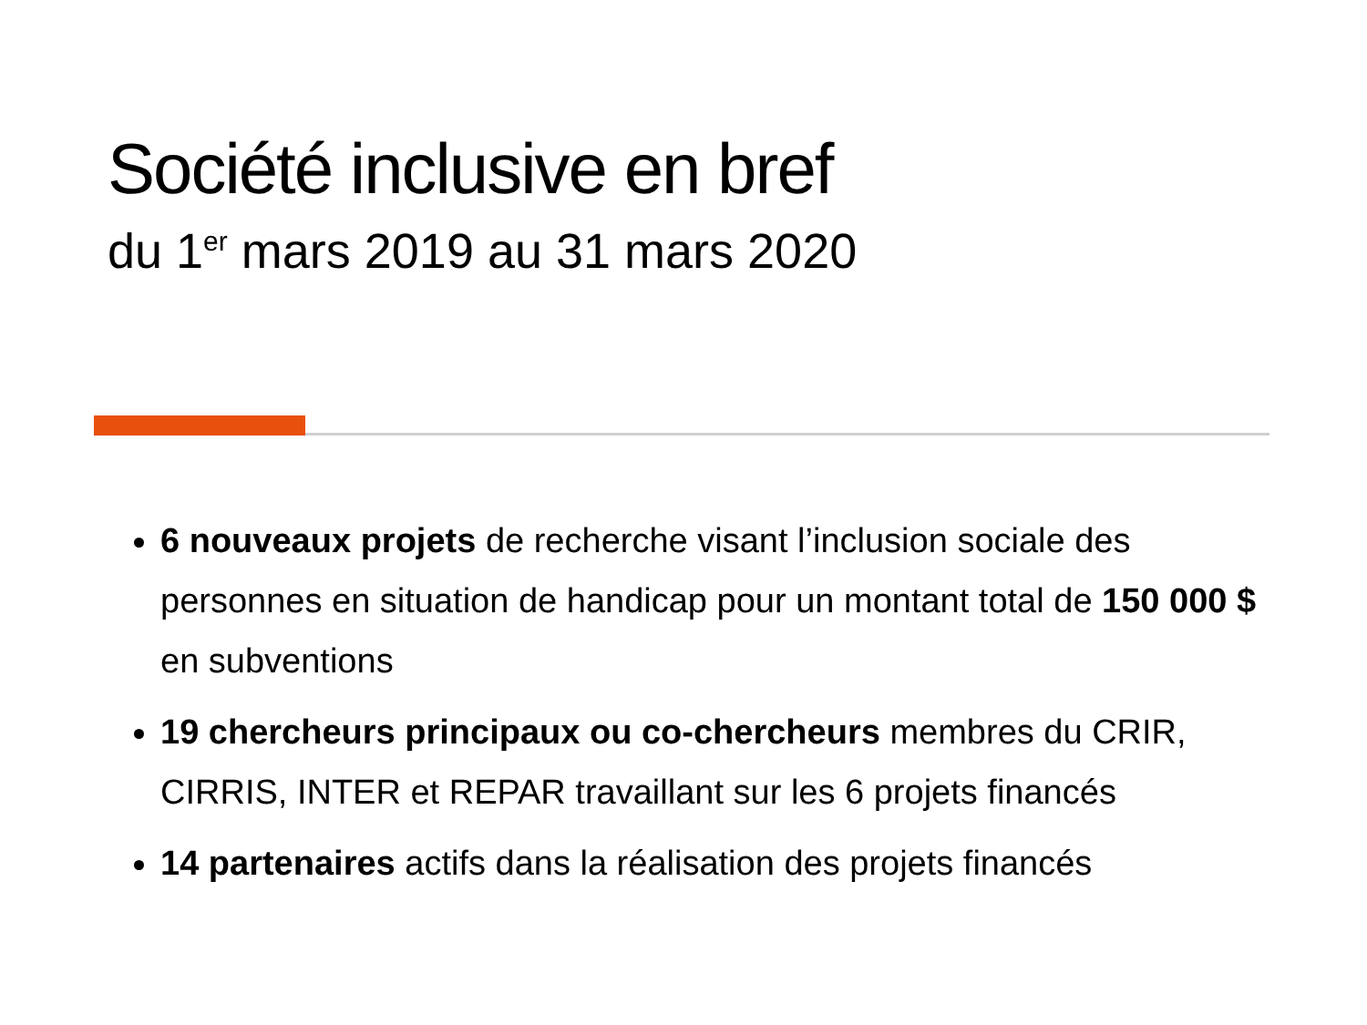Société inclusive en bref
du 1<sup>er</sup> mars 2019 au 31 mars 2020
6 nouveaux projets de recherche visant l’inclusion sociale des personnes en situation de handicap pour un montant total de 150 000 $ en subventions
19 chercheurs principaux ou co-chercheurs membres du CRIR, CIRRIS, INTER et REPAR travaillant sur les 6 projets financés
14 partenaires actifs dans la réalisation des projets financés